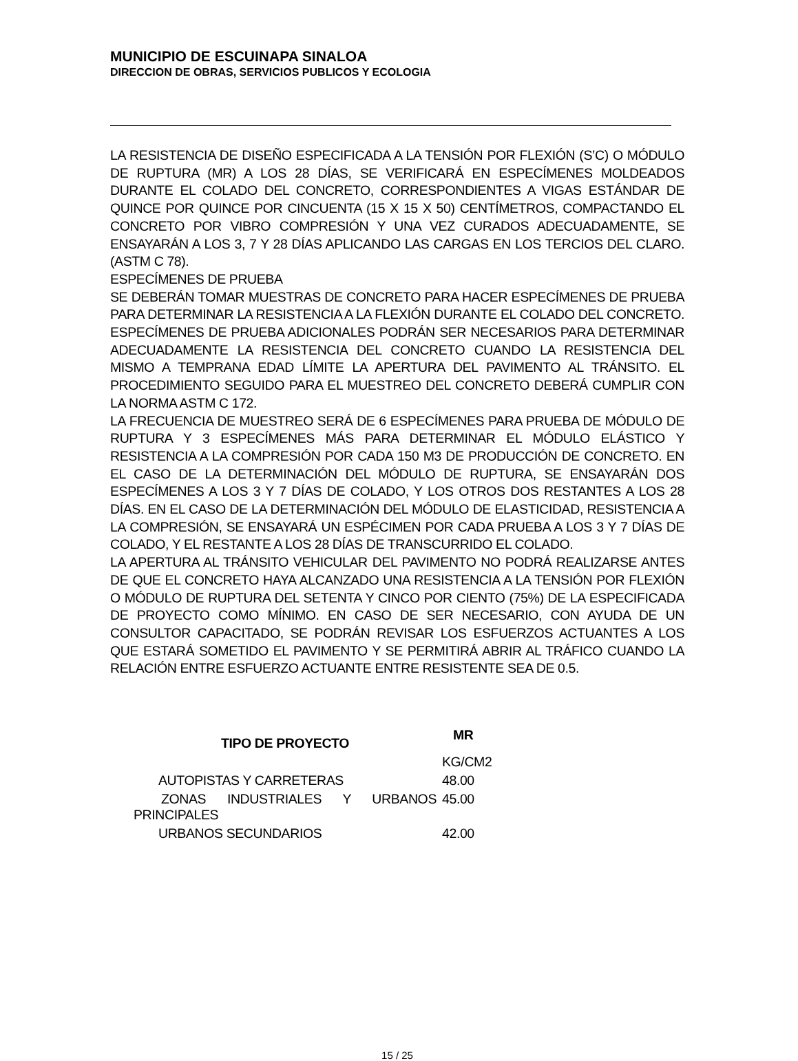MUNICIPIO DE ESCUINAPA SINALOA
DIRECCION DE OBRAS, SERVICIOS PUBLICOS Y ECOLOGIA
LA RESISTENCIA DE DISEÑO ESPECIFICADA A LA TENSIÓN POR FLEXIÓN (S’C) O MÓDULO DE RUPTURA (MR) A LOS 28 DÍAS, SE VERIFICARÁ EN ESPECÍMENES MOLDEADOS DURANTE EL COLADO DEL CONCRETO, CORRESPONDIENTES A VIGAS ESTÁNDAR DE QUINCE POR QUINCE POR CINCUENTA (15 X 15 X 50) CENTÍMETROS, COMPACTANDO EL CONCRETO POR VIBRO COMPRESIÓN Y UNA VEZ CURADOS ADECUADAMENTE, SE ENSAYARÁN A LOS 3, 7 Y 28 DÍAS APLICANDO LAS CARGAS EN LOS TERCIOS DEL CLARO. (ASTM C 78).
ESPECÍMENES DE PRUEBA
SE DEBERÁN TOMAR MUESTRAS DE CONCRETO PARA HACER ESPECÍMENES DE PRUEBA PARA DETERMINAR LA RESISTENCIA A LA FLEXIÓN DURANTE EL COLADO DEL CONCRETO. ESPECÍMENES DE PRUEBA ADICIONALES PODRÁN SER NECESARIOS PARA DETERMINAR ADECUADAMENTE LA RESISTENCIA DEL CONCRETO CUANDO LA RESISTENCIA DEL MISMO A TEMPRANA EDAD LÍMITE LA APERTURA DEL PAVIMENTO AL TRÁNSITO. EL PROCEDIMIENTO SEGUIDO PARA EL MUESTREO DEL CONCRETO DEBERÁ CUMPLIR CON LA NORMA ASTM C 172.
LA FRECUENCIA DE MUESTREO SERÁ DE 6 ESPECÍMENES PARA PRUEBA DE MÓDULO DE RUPTURA Y 3 ESPECÍMENES MÁS PARA DETERMINAR EL MÓDULO ELÁSTICO Y RESISTENCIA A LA COMPRESIÓN POR CADA 150 M3 DE PRODUCCIÓN DE CONCRETO. EN EL CASO DE LA DETERMINACIÓN DEL MÓDULO DE RUPTURA, SE ENSAYARÁN DOS ESPECÍMENES A LOS 3 Y 7 DÍAS DE COLADO, Y LOS OTROS DOS RESTANTES A LOS 28 DÍAS. EN EL CASO DE LA DETERMINACIÓN DEL MÓDULO DE ELASTICIDAD, RESISTENCIA A LA COMPRESIÓN, SE ENSAYARÁ UN ESPÉCIMEN POR CADA PRUEBA A LOS 3 Y 7 DÍAS DE COLADO, Y EL RESTANTE A LOS 28 DÍAS DE TRANSCURRIDO EL COLADO.
LA APERTURA AL TRÁNSITO VEHICULAR DEL PAVIMENTO NO PODRÁ REALIZARSE ANTES DE QUE EL CONCRETO HAYA ALCANZADO UNA RESISTENCIA A LA TENSIÓN POR FLEXIÓN O MÓDULO DE RUPTURA DEL SETENTA Y CINCO POR CIENTO (75%) DE LA ESPECIFICADA DE PROYECTO COMO MÍNIMO. EN CASO DE SER NECESARIO, CON AYUDA DE UN CONSULTOR CAPACITADO, SE PODRÁN REVISAR LOS ESFUERZOS ACTUANTES A LOS QUE ESTARÁ SOMETIDO EL PAVIMENTO Y SE PERMITIRÁ ABRIR AL TRÁFICO CUANDO LA RELACIÓN ENTRE ESFUERZO ACTUANTE ENTRE RESISTENTE SEA DE 0.5.
| TIPO DE PROYECTO | MR |
| --- | --- |
| | KG/CM2 |
| AUTOPISTAS Y CARRETERAS | 48.00 |
| ZONAS INDUSTRIALES Y URBANOS PRINCIPALES | 45.00 |
| URBANOS SECUNDARIOS | 42.00 |
15 / 25